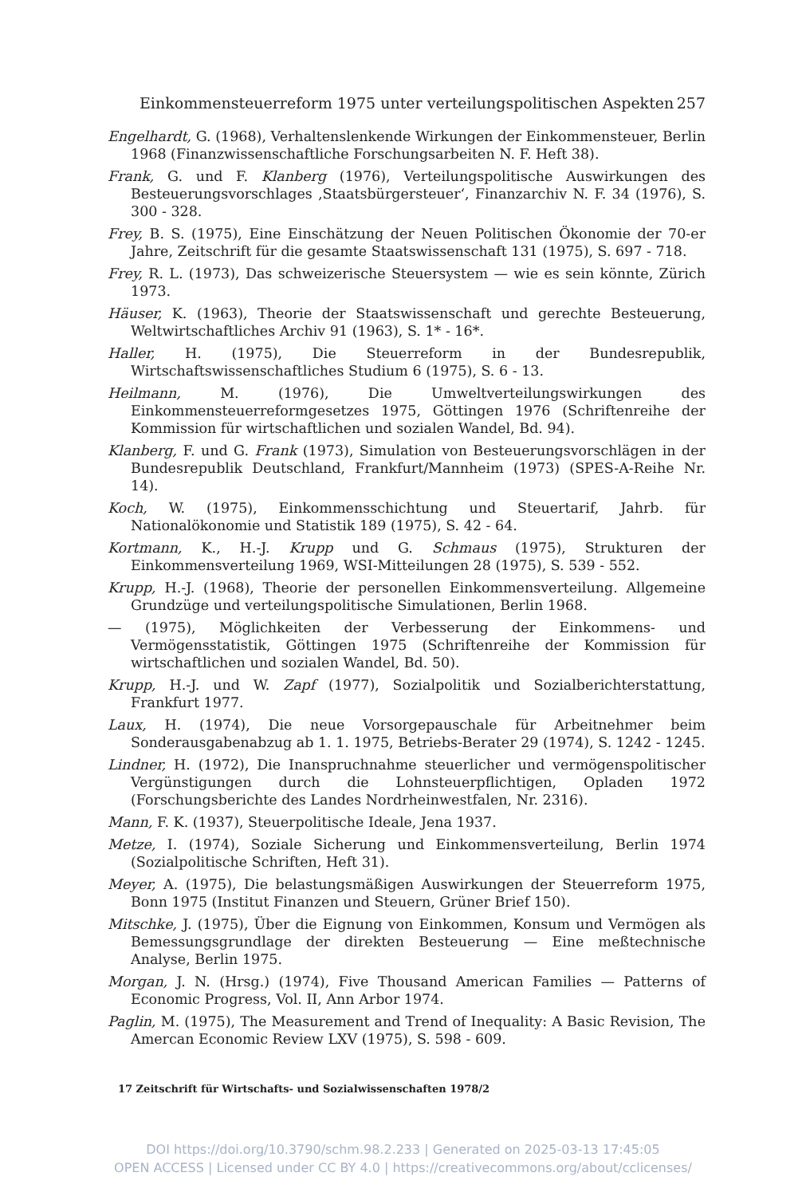Einkommensteuerreform 1975 unter verteilungspolitischen Aspekten 257
Engelhardt, G. (1968), Verhaltenslenkende Wirkungen der Einkommensteuer, Berlin 1968 (Finanzwissenschaftliche Forschungsarbeiten N. F. Heft 38).
Frank, G. und F. Klanberg (1976), Verteilungspolitische Auswirkungen des Besteuerungsvorschlages ‚Staatsbürgersteuer‘, Finanzarchiv N. F. 34 (1976), S. 300 - 328.
Frey, B. S. (1975), Eine Einschätzung der Neuen Politischen Ökonomie der 70-er Jahre, Zeitschrift für die gesamte Staatswissenschaft 131 (1975), S. 697 - 718.
Frey, R. L. (1973), Das schweizerische Steuersystem — wie es sein könnte, Zürich 1973.
Häuser, K. (1963), Theorie der Staatswissenschaft und gerechte Besteuerung, Weltwirtschaftliches Archiv 91 (1963), S. 1* - 16*.
Haller, H. (1975), Die Steuerreform in der Bundesrepublik, Wirtschaftswissenschaftliches Studium 6 (1975), S. 6 - 13.
Heilmann, M. (1976), Die Umweltverteilungswirkungen des Einkommensteuerreformgesetzes 1975, Göttingen 1976 (Schriftenreihe der Kommission für wirtschaftlichen und sozialen Wandel, Bd. 94).
Klanberg, F. und G. Frank (1973), Simulation von Besteuerungsvorschlägen in der Bundesrepublik Deutschland, Frankfurt/Mannheim (1973) (SPES-A-Reihe Nr. 14).
Koch, W. (1975), Einkommensschichtung und Steuertarif, Jahrb. für Nationalökonomie und Statistik 189 (1975), S. 42 - 64.
Kortmann, K., H.-J. Krupp und G. Schmaus (1975), Strukturen der Einkommensverteilung 1969, WSI-Mitteilungen 28 (1975), S. 539 - 552.
Krupp, H.-J. (1968), Theorie der personellen Einkommensverteilung. Allgemeine Grundzüge und verteilungspolitische Simulationen, Berlin 1968.
— (1975), Möglichkeiten der Verbesserung der Einkommens- und Vermögensstatistik, Göttingen 1975 (Schriftenreihe der Kommission für wirtschaftlichen und sozialen Wandel, Bd. 50).
Krupp, H.-J. und W. Zapf (1977), Sozialpolitik und Sozialberichterstattung, Frankfurt 1977.
Laux, H. (1974), Die neue Vorsorgepauschale für Arbeitnehmer beim Sonderausgabenabzug ab 1. 1. 1975, Betriebs-Berater 29 (1974), S. 1242 - 1245.
Lindner, H. (1972), Die Inanspruchnahme steuerlicher und vermögenspolitischer Vergünstigungen durch die Lohnsteuerpflichtigen, Opladen 1972 (Forschungsberichte des Landes Nordrheinwestfalen, Nr. 2316).
Mann, F. K. (1937), Steuerpolitische Ideale, Jena 1937.
Metze, I. (1974), Soziale Sicherung und Einkommensverteilung, Berlin 1974 (Sozialpolitische Schriften, Heft 31).
Meyer, A. (1975), Die belastungsmäßigen Auswirkungen der Steuerreform 1975, Bonn 1975 (Institut Finanzen und Steuern, Grüner Brief 150).
Mitschke, J. (1975), Über die Eignung von Einkommen, Konsum und Vermögen als Bemessungsgrundlage der direkten Besteuerung — Eine meßtechnische Analyse, Berlin 1975.
Morgan, J. N. (Hrsg.) (1974), Five Thousand American Families — Patterns of Economic Progress, Vol. II, Ann Arbor 1974.
Paglin, M. (1975), The Measurement and Trend of Inequality: A Basic Revision, The Amercan Economic Review LXV (1975), S. 598 - 609.
17 Zeitschrift für Wirtschafts- und Sozialwissenschaften 1978/2
DOI https://doi.org/10.3790/schm.98.2.233 | Generated on 2025-03-13 17:45:05
OPEN ACCESS | Licensed under CC BY 4.0 | https://creativecommons.org/about/cclicenses/